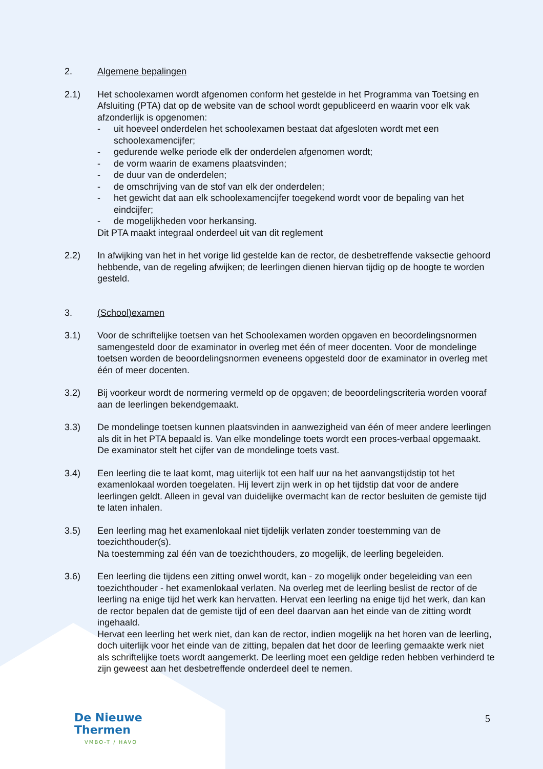2. Algemene bepalingen
2.1) Het schoolexamen wordt afgenomen conform het gestelde in het Programma van Toetsing en Afsluiting (PTA) dat op de website van de school wordt gepubliceerd en waarin voor elk vak afzonderlijk is opgenomen:
- uit hoeveel onderdelen het schoolexamen bestaat dat afgesloten wordt met een schoolexamencijfer;
- gedurende welke periode elk der onderdelen afgenomen wordt;
- de vorm waarin de examens plaatsvinden;
- de duur van de onderdelen;
- de omschrijving van de stof van elk der onderdelen;
- het gewicht dat aan elk schoolexamencijfer toegekend wordt voor de bepaling van het eindcijfer;
- de mogelijkheden voor herkansing.
Dit PTA maakt integraal onderdeel uit van dit reglement
2.2) In afwijking van het in het vorige lid gestelde kan de rector, de desbetreffende vaksectie gehoord hebbende, van de regeling afwijken; de leerlingen dienen hiervan tijdig op de hoogte te worden gesteld.
3. (School)examen
3.1) Voor de schriftelijke toetsen van het Schoolexamen worden opgaven en beoordelingsnormen samengesteld door de examinator in overleg met één of meer docenten. Voor de mondelinge toetsen worden de beoordelingsnormen eveneens opgesteld door de examinator in overleg met één of meer docenten.
3.2) Bij voorkeur wordt de normering vermeld op de opgaven; de beoordelingscriteria worden vooraf aan de leerlingen bekendgemaakt.
3.3) De mondelinge toetsen kunnen plaatsvinden in aanwezigheid van één of meer andere leerlingen als dit in het PTA bepaald is. Van elke mondelinge toets wordt een proces-verbaal opgemaakt. De examinator stelt het cijfer van de mondelinge toets vast.
3.4) Een leerling die te laat komt, mag uiterlijk tot een half uur na het aanvangstijdstip tot het examenlokaal worden toegelaten. Hij levert zijn werk in op het tijdstip dat voor de andere leerlingen geldt. Alleen in geval van duidelijke overmacht kan de rector besluiten de gemiste tijd te laten inhalen.
3.5) Een leerling mag het examenlokaal niet tijdelijk verlaten zonder toestemming van de toezichthouder(s).
Na toestemming zal één van de toezichthouders, zo mogelijk, de leerling begeleiden.
3.6) Een leerling die tijdens een zitting onwel wordt, kan - zo mogelijk onder begeleiding van een toezichthouder - het examenlokaal verlaten. Na overleg met de leerling beslist de rector of de leerling na enige tijd het werk kan hervatten. Hervat een leerling na enige tijd het werk, dan kan de rector bepalen dat de gemiste tijd of een deel daarvan aan het einde van de zitting wordt ingehaald.
Hervat een leerling het werk niet, dan kan de rector, indien mogelijk na het horen van de leerling, doch uiterlijk voor het einde van de zitting, bepalen dat het door de leerling gemaakte werk niet als schriftelijke toets wordt aangemerkt. De leerling moet een geldige reden hebben verhinderd te zijn geweest aan het desbetreffende onderdeel deel te nemen.
De Nieuwe
Thermen
VMBO-T / HAVO
5